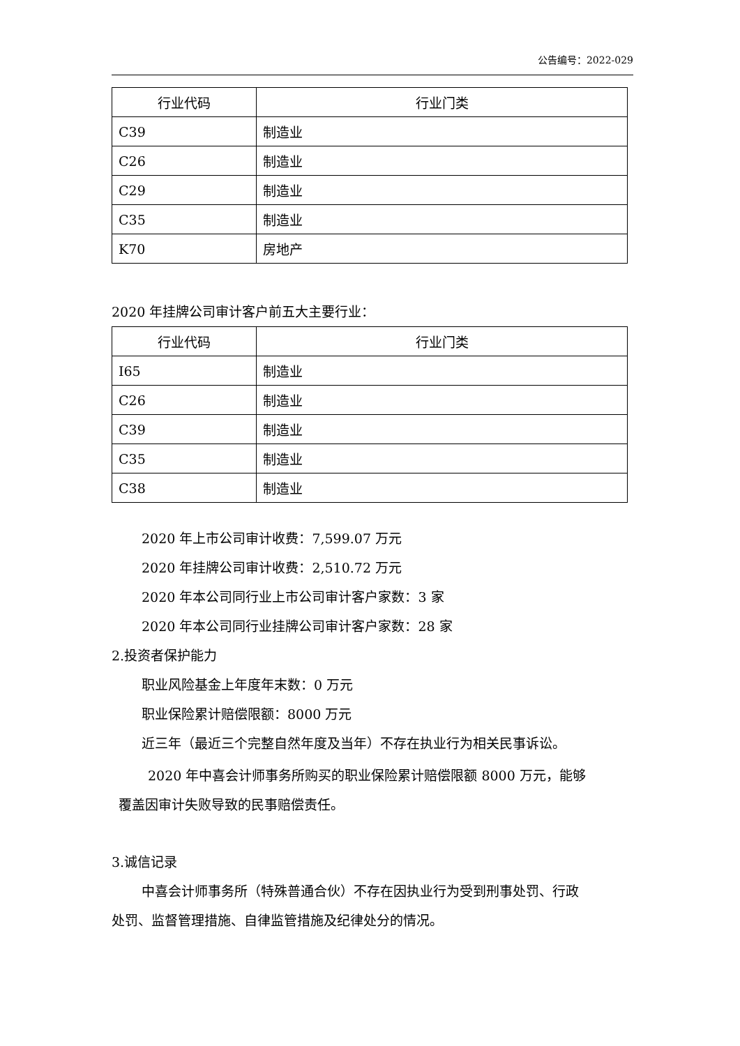公告编号：2022-029
| 行业代码 | 行业门类 |
| --- | --- |
| C39 | 制造业 |
| C26 | 制造业 |
| C29 | 制造业 |
| C35 | 制造业 |
| K70 | 房地产 |
2020 年挂牌公司审计客户前五大主要行业：
| 行业代码 | 行业门类 |
| --- | --- |
| I65 | 制造业 |
| C26 | 制造业 |
| C39 | 制造业 |
| C35 | 制造业 |
| C38 | 制造业 |
2020 年上市公司审计收费：7,599.07 万元
2020 年挂牌公司审计收费：2,510.72 万元
2020 年本公司同行业上市公司审计客户家数：3 家
2020 年本公司同行业挂牌公司审计客户家数：28 家
2.投资者保护能力
职业风险基金上年度年末数：0 万元
职业保险累计赔偿限额：8000 万元
近三年（最近三个完整自然年度及当年）不存在执业行为相关民事诉讼。
2020 年中喜会计师事务所购买的职业保险累计赔偿限额 8000 万元，能够
覆盖因审计失败导致的民事赔偿责任。
3.诚信记录
中喜会计师事务所（特殊普通合伙）不存在因执业行为受到刑事处罚、行政
处罚、监督管理措施、自律监管措施及纪律处分的情况。